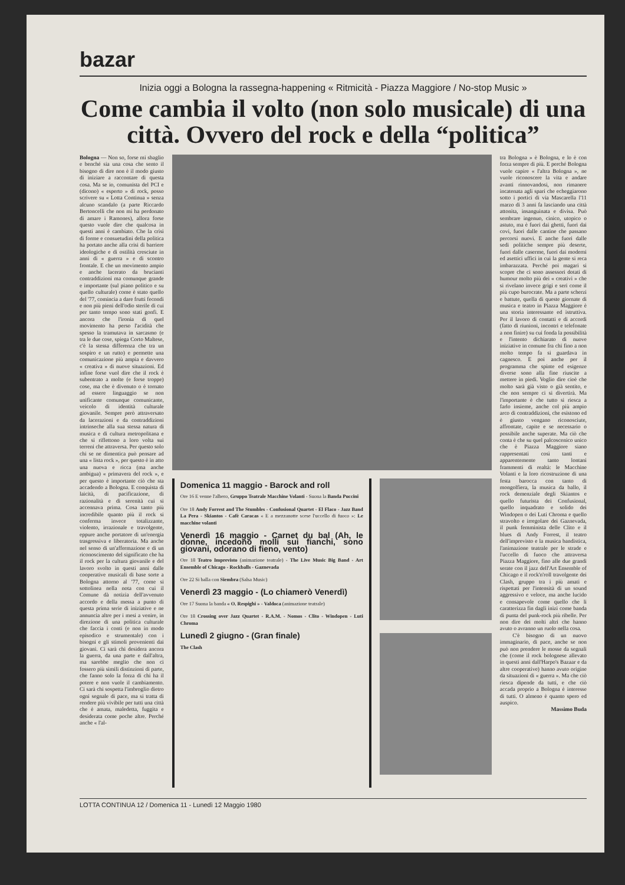bazar
Inizia oggi a Bologna la rassegna-happening « Ritmicità - Piazza Maggiore / No-stop Music »
Come cambia il volto (non solo musicale) di una città. Ovvero del rock e della “politica”
Bologna — Non so, forse mi sbaglio e benché sia una cosa che sento il bisogno di dire non è il modo giusto di iniziare a raccontare di questa cosa. Ma se io, comunista del PCI e (dicono) « esperto » di rock, posso scrivere su « Lotta Continua » senza alcuno scandalo (a parte Riccardo Bertoncelli che non mi ha perdonato di amare i Ramones), allora forse questo vuole dire che qualcosa in questi anni è cambiato. Che la crisi di forme e consuetudini della politica ha portato anche alla crisi di barriere ideologiche e di ostilità cresciute in anni di « guerra » e di scontro frontale. E che un movimento ampio e anche lacerato da brucianti contraddizioni ma comunque grande e importante (sul piano politico e su quello culturale) come è stato quello del '77, comincia a dare frutti fecondi e non più pieni dell'odio sterile di cui per tanto tempo sono stati gonfi. E ancora che l'ironia di quel movimento ha perso l'acidità che spesso la tramutava in sarcasmo (e tra le due cose, spiega Corto Maltese, c'è la stessa differenza che tra un sospiro e un rutto) e permette una comunicazione più ampia e davvero « creativa » di nuove situazioni. Ed infine forse vuol dire che il rock è subentrato a molte (e forse troppe) cose, ma che è divenuto o è tornato ad essere linguaggio se non unificante comunque comunicante, veicolo di identità culturale giovanile. Sempre però attraversato da lacerazioni e da contraddizioni intrinseche alla sua stessa natura di musica e di cultura metropolitana e che si riflettono a loro volta sui terreni che attraversa. Per questo solo chi se ne dimentica può pensare ad una « lista rock », per questo è in atto una nuova e ricca (ma anche ambigua) « primavera del rock », e per questo è importante ciò che sta accadendo a Bologna. E conquista di laicità, di pacificazione, di razionalità e di serenità cui si accennava prima. Cosa tanto più incredibile quanto più il rock si conferma invece totalizzante, violento, irrazionale e travolgente, eppure anche portatore di un'energia trasgressiva e liberatoria. Ma anche nel senso di un'affermazione e di un riconoscimento del significato che ha il rock per la cultura giovanile e del lavoro svolto in questi anni dalle cooperative musicali di base sorte a Bologna attorno al '77, come si sottolinea nella nota con cui il Comune dà notizia dell'avvenuto accordo e della messa a punto di questa prima serie di iniziative e ne annuncia altre per i mesi a venire, in direzione di una politica culturale che faccia i conti (e non in modo episodico e strumentale) con i bisogni e gli stimoli provenienti dai giovani. Ci sarà chi desidera ancora la guerra, da una parte e dall'altra, ma sarebbe meglio che non ci fossero più simili distinzioni di parte, che fanno solo la forza di chi ha il potere e non vuole il cambiamento. Ci sarà chi sospetta l'imbroglio dietro ogni segnale di pace, ma si tratta di rendere più vivibile per tutti una città che è amata, maledetta, fuggita e desiderata come poche altre. Perché anche « l'al-
Domenica 11 maggio - Barock and roll
Ore 16 E venne l'albero, Gruppo Teatrale Macchine Volanti - Suona la Banda Puccini
Ore 18 Andy Forrest and The Stumbles - Confusional Quartet - El Flaco - Jazz Band La Pera - Skiantos - Cafè Caracas « E a mezzanotte scese l'uccello di fuoco »: Le macchine volanti
Venerdì 16 maggio - Carnet du bal (Ah, le donne, incedono molli sui fianchi, sono giovani, odorano di fieno, vento)
Ore 18 Teatro Imprevisto (animazione teatrale) - The Live Music Big Band - Art Ensemble of Chicago - Rockballs - Gaznevada
Ore 22 Si balla con Siembra (Salsa Music)
Venerdì 23 maggio - (Lo chiamerò Venerdì)
Ore 17 Suona la banda « O. Respighi » - Valdoca (animazione teatrale)
Ore 18 Crossing over Jazz Quartet - R.A.M. - Nomos - Clito - Windopen - Luti Chroma
Lunedì 2 giugno - (Gran finale)
The Clash
tra Bologna » è Bologna, e lo è con forza sempre di più. E perché Bologna vuole capire « l'altra Bologna », ne vuole riconoscere la vita e andare avanti rinnovandosi, non rimanere incatenata agli spari che echeggiarono sotto i portici di via Mascarella l'11 marzo di 3 anni fa lasciando una città attonita, insanguinata e divisa. Può sembrare ingenuo, cinico, utopico o astuto, ma è fuori dai ghetti, fuori dai covi, fuori dalle cantine che passano percorsi nuovi. E anche fuori dalle sedi politiche sempre più deserte, fuori dalle caserme, fuori dai moderni ed asettici uffici in cui la gente si reca imbarazzata. Perché poi magari si scopre che ci sono assessori dotati di humour molto più dei « creativi » che si rivelano invece grigi e seri come il più cupo burocrate. Ma a parte scherzi e battute, quella di queste giornate di musica e teatro in Piazza Maggiore è una storia interessante ed istruttiva. Per il lavoro di contatti e di accordi (fatto di riunioni, incontri e telefonate a non finire) su cui fonda la possibilità e l'intento dichiarato di nuove iniziative in comune fra chi fino a non molto tempo fa si guardava in cagnesco. E poi anche per il programma che spinte ed esigenze diverse sono alla fine riuscite a mettere in piedi. Voglio dire cioè che molto sarà già visto o già sentito, e che non sempre ci si divertirà. Ma l'importante è che tutto si riesca a farlo insieme, anche col più ampio arco di contraddizioni, che esistono ed è giusto vengano riconosciute, affrontate, capite e se necessario o possibile anche superate. Ma ciò che conta è che su quel palcoscenico unico che è Piazza Maggiore siano rappresentati così tanti e apparentemente tanto lontani frammenti di realtà: le Macchine Volanti e la loro ricostruzione di una festa barocca con tanto di mongolfiera, la musica da ballo, il rock demenziale degli Skiantos e quello futurista dei Confusional, quello inquadrato e solido dei Windopen o dei Luti Chroma e quello stravolto e irregolare dei Gaznevada, il punk femminista delle Clito e il blues di Andy Forrest, il teatro dell'imprevisto e la musica bandistica, l'animazione teatrale per le strade e l'uccello di fuoco che attraversa Piazza Maggiore, fino alle due grandi serate con il jazz dell'Art Ensemble of Chicago e il rock'n'roll travolgente dei Clash, gruppo tra i più amati e rispettati per l'intensità di un sound aggressivo e veloce, ma anche lucido e consapevole come quello che li caratterizza fin dagli inizi come banda di punta del punk-rock più ribelle. Per non dire dei molti altri che hanno avuto o avranno un ruolo nella cosa.
C'è bisogno di un nuovo immaginario, di pace, anche se non può non prendere le mosse da segnali che (come il rock bolognese allevato in questi anni dall'Harpo's Bazaar e da altre cooperative) hanno avuto origine da situazioni di « guerra ». Ma che ciò riesca dipende da tutti, e che ciò accada proprio a Bologna è interesse di tutti. O almeno è quanto spero ed auspico.
Massimo Buda
LOTTA CONTINUA 12 / Domenica 11 - Lunedì 12 Maggio 1980